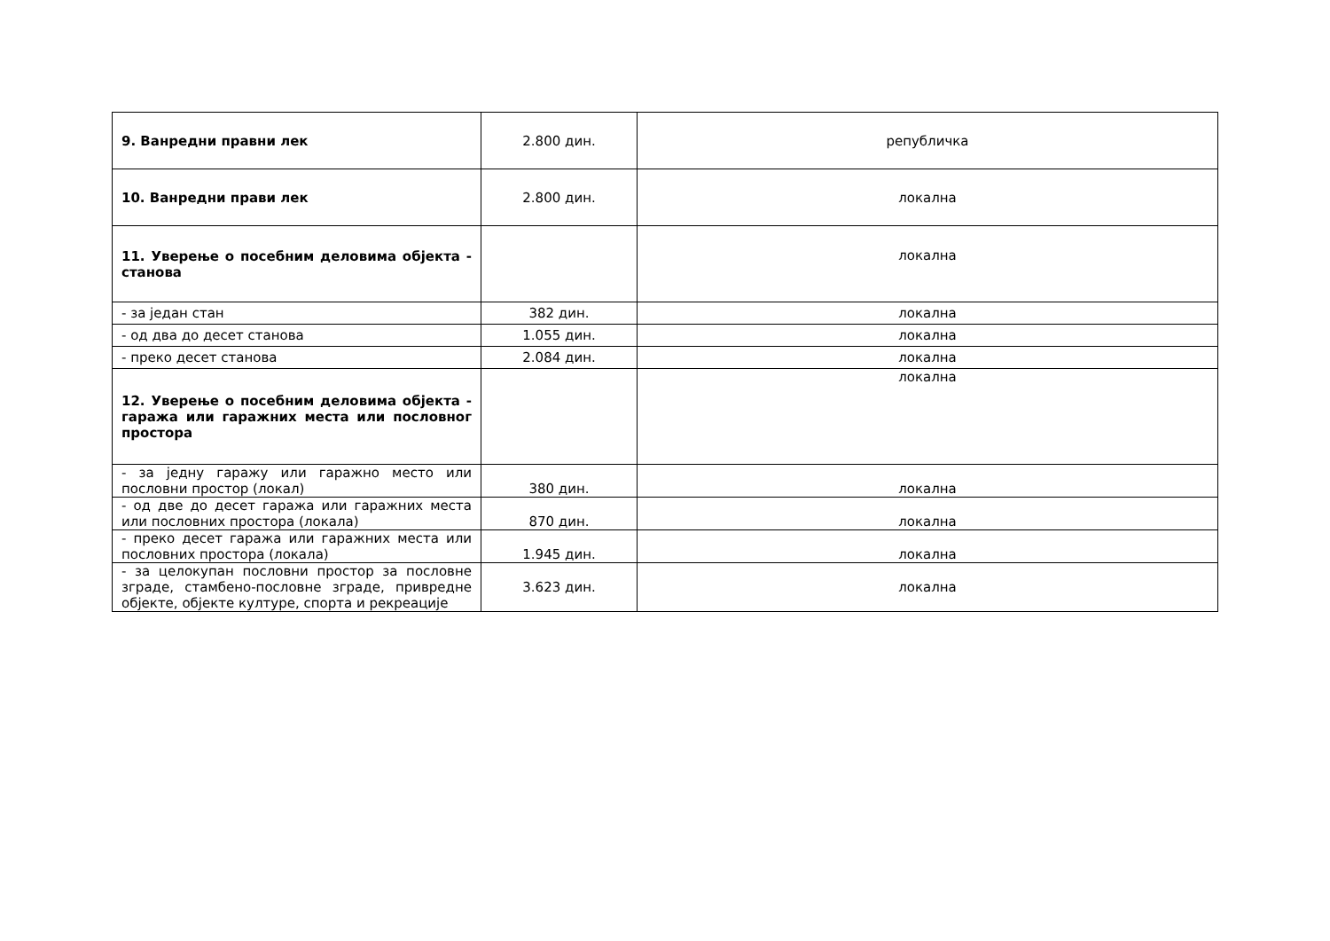| 9. Ванредни правни лек | 2.800 дин. | републичка |
| 10. Ванредни прави лек | 2.800 дин. | локална |
| 11. Уверење о посебним деловима објекта - станова | | локална |
| - за један стан | 382 дин. | локална |
| - од два до десет станова | 1.055 дин. | локална |
| - преко десет станова | 2.084 дин. | локална |
| 12. Уверење о посебним деловима објекта - гаража или гаражних места или пословног простора | | локална |
| - за једну гаражу или гаражно место или пословни простор (локал) | 380 дин. | локална |
| - од две до десет гаража или гаражних места или пословних простора (локала) | 870 дин. | локална |
| - преко десет гаража или гаражних места или пословних простора (локала) | 1.945 дин. | локална |
| - за целокупан пословни простор за пословне зграде, стамбено-пословне зграде, привредне објекте, објекте културе, спорта и рекреације | 3.623 дин. | локална |